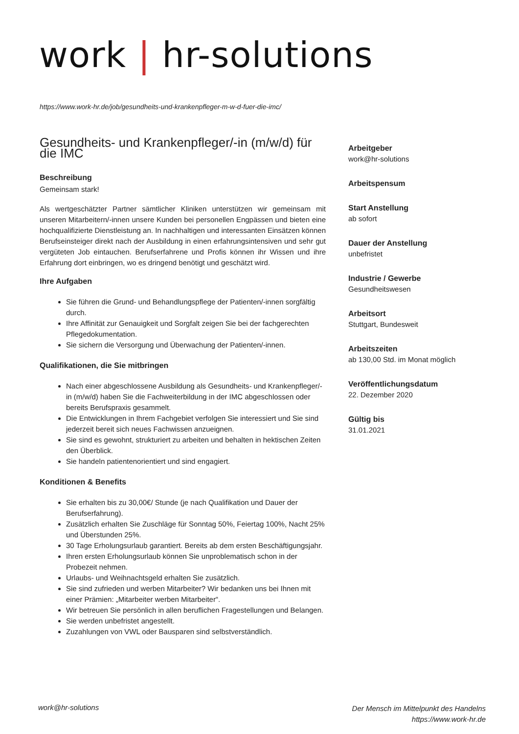work | hr-solutions
https://www.work-hr.de/job/gesundheits-und-krankenpfleger-m-w-d-fuer-die-imc/
Gesundheits- und Krankenpfleger/-in (m/w/d) für die IMC
Beschreibung
Gemeinsam stark!
Als wertgeschätzter Partner sämtlicher Kliniken unterstützen wir gemeinsam mit unseren Mitarbeitern/-innen unsere Kunden bei personellen Engpässen und bieten eine hochqualifizierte Dienstleistung an. In nachhaltigen und interessanten Einsätzen können Berufseinsteiger direkt nach der Ausbildung in einen erfahrungsintensiven und sehr gut vergüteten Job eintauchen. Berufserfahrene und Profis können ihr Wissen und ihre Erfahrung dort einbringen, wo es dringend benötigt und geschätzt wird.
Ihre Aufgaben
Sie führen die Grund- und Behandlungspflege der Patienten/-innen sorgfältig durch.
Ihre Affinität zur Genauigkeit und Sorgfalt zeigen Sie bei der fachgerechten Pflegedokumentation.
Sie sichern die Versorgung und Überwachung der Patienten/-innen.
Qualifikationen, die Sie mitbringen
Nach einer abgeschlossene Ausbildung als Gesundheits- und Krankenpfleger/-in (m/w/d) haben Sie die Fachweiterbildung in der IMC abgeschlossen oder bereits Berufspraxis gesammelt.
Die Entwicklungen in Ihrem Fachgebiet verfolgen Sie interessiert und Sie sind jederzeit bereit sich neues Fachwissen anzueignen.
Sie sind es gewohnt, strukturiert zu arbeiten und behalten in hektischen Zeiten den Überblick.
Sie handeln patientenorientiert und sind engagiert.
Konditionen & Benefits
Sie erhalten bis zu 30,00€/ Stunde (je nach Qualifikation und Dauer der Berufserfahrung).
Zusätzlich erhalten Sie Zuschläge für Sonntag 50%, Feiertag 100%, Nacht 25% und Überstunden 25%.
30 Tage Erholungsurlaub garantiert. Bereits ab dem ersten Beschäftigungsjahr.
Ihren ersten Erholungsurlaub können Sie unproblematisch schon in der Probezeit nehmen.
Urlaubs- und Weihnachtsgeld erhalten Sie zusätzlich.
Sie sind zufrieden und werben Mitarbeiter? Wir bedanken uns bei Ihnen mit einer Prämien: „Mitarbeiter werben Mitarbeiter“.
Wir betreuen Sie persönlich in allen beruflichen Fragestellungen und Belangen.
Sie werden unbefristet angestellt.
Zuzahlungen von VWL oder Bausparen sind selbstverständlich.
Arbeitgeber
work@hr-solutions
Arbeitspensum
Start Anstellung
ab sofort
Dauer der Anstellung
unbefristet
Industrie / Gewerbe
Gesundheitswesen
Arbeitsort
Stuttgart, Bundesweit
Arbeitszeiten
ab 130,00 Std. im Monat möglich
Veröffentlichungsdatum
22. Dezember 2020
Gültig bis
31.01.2021
work@hr-solutions
Der Mensch im Mittelpunkt des Handelns
https://www.work-hr.de